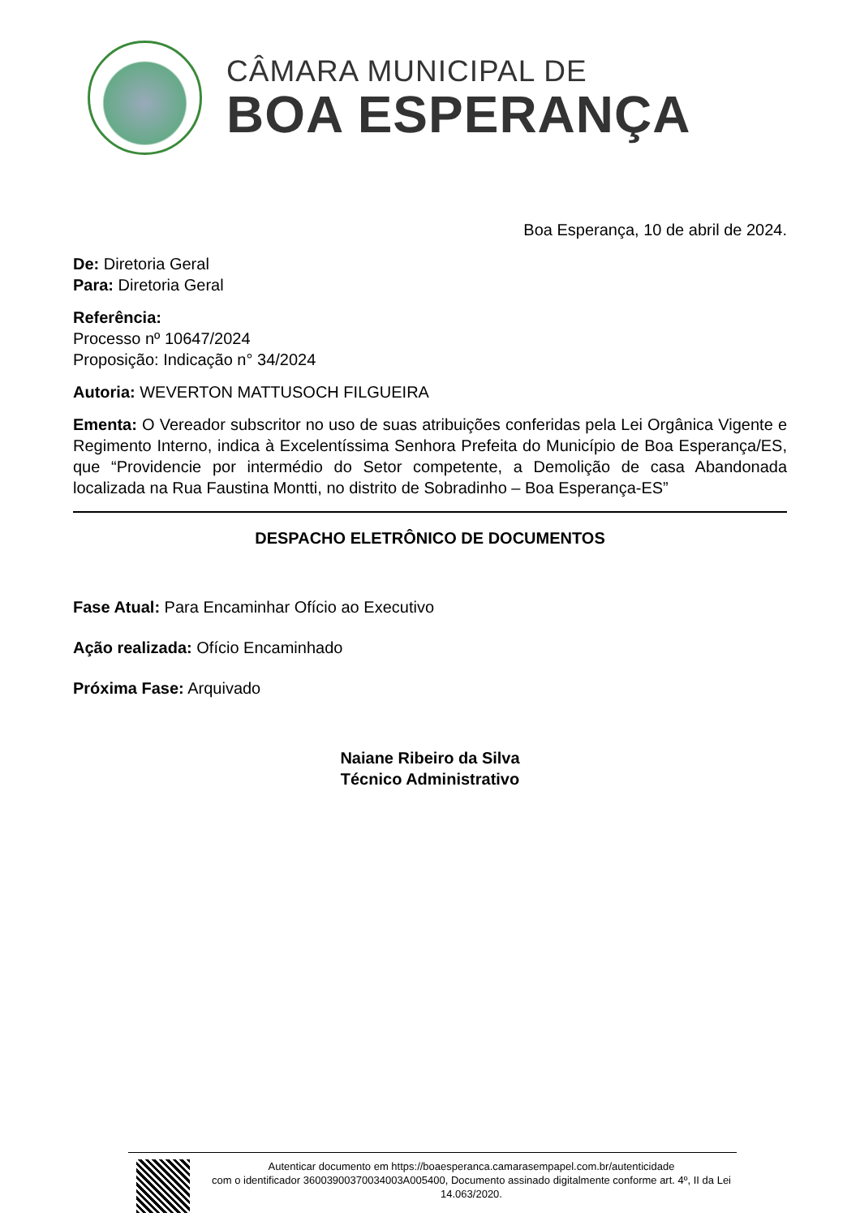CÂMARA MUNICIPAL DE
BOA ESPERANÇA
Boa Esperança, 10 de abril de 2024.
De: Diretoria Geral
Para: Diretoria Geral
Referência:
Processo nº 10647/2024
Proposição: Indicação n° 34/2024
Autoria: WEVERTON MATTUSOCH FILGUEIRA
Ementa: O Vereador subscritor no uso de suas atribuições conferidas pela Lei Orgânica Vigente e Regimento Interno, indica à Excelentíssima Senhora Prefeita do Município de Boa Esperança/ES, que “Providencie por intermédio do Setor competente, a Demolição de casa Abandonada localizada na Rua Faustina Montti, no distrito de Sobradinho – Boa Esperança-ES”
DESPACHO ELETRÔNICO DE DOCUMENTOS
Fase Atual: Para Encaminhar Ofício ao Executivo
Ação realizada: Ofício Encaminhado
Próxima Fase: Arquivado
Naiane Ribeiro da Silva
Técnico Administrativo
Autenticar documento em https://boaesperanca.camarasempapel.com.br/autenticidade
com o identificador 36003900370034003A005400, Documento assinado digitalmente conforme art. 4º, II da Lei 14.063/2020.